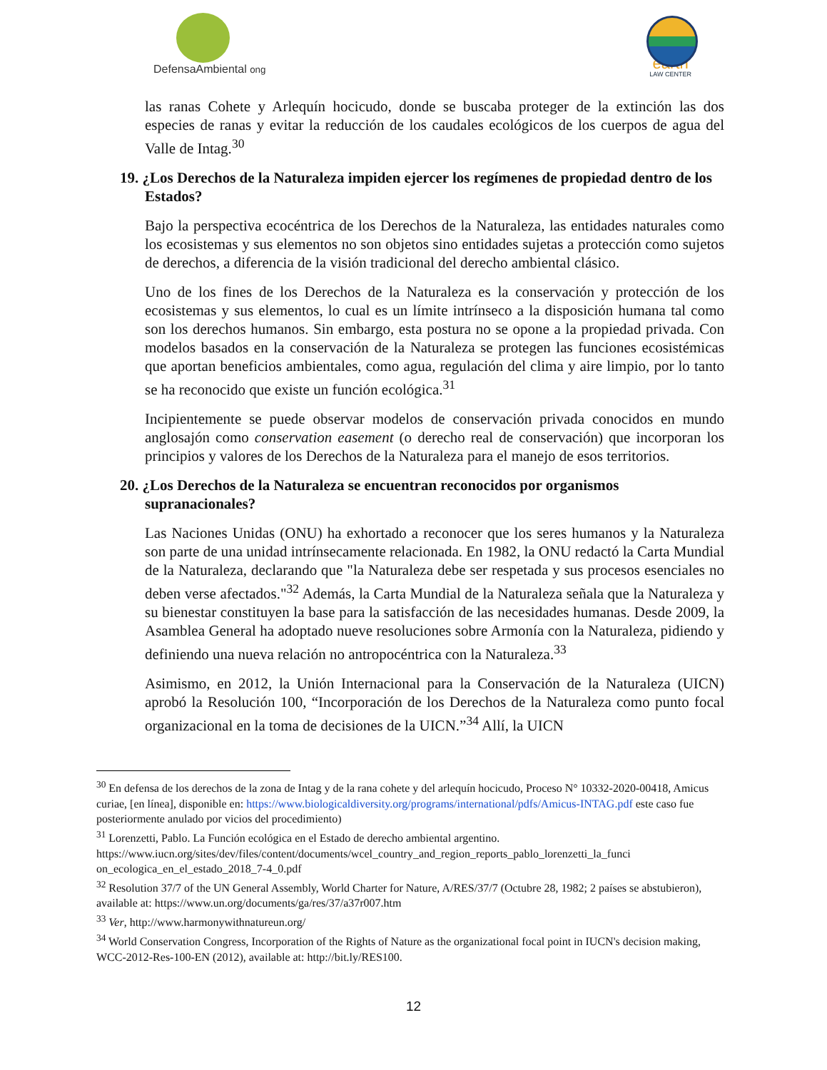DefensaAmbiental ong
earth
LAW CENTER
las ranas Cohete y Arlequín hocicudo, donde se buscaba proteger de la extinción las dos especies de ranas y evitar la reducción de los caudales ecológicos de los cuerpos de agua del Valle de Intag.<sup>30</sup>
19. ¿Los Derechos de la Naturaleza impiden ejercer los regímenes de propiedad dentro de los Estados?
Bajo la perspectiva ecocéntrica de los Derechos de la Naturaleza, las entidades naturales como los ecosistemas y sus elementos no son objetos sino entidades sujetas a protección como sujetos de derechos, a diferencia de la visión tradicional del derecho ambiental clásico.
Uno de los fines de los Derechos de la Naturaleza es la conservación y protección de los ecosistemas y sus elementos, lo cual es un límite intrínseco a la disposición humana tal como son los derechos humanos. Sin embargo, esta postura no se opone a la propiedad privada. Con modelos basados en la conservación de la Naturaleza se protegen las funciones ecosistémicas que aportan beneficios ambientales, como agua, regulación del clima y aire limpio, por lo tanto se ha reconocido que existe un función ecológica.<sup>31</sup>
Incipientemente se puede observar modelos de conservación privada conocidos en mundo anglosajón como conservation easement (o derecho real de conservación) que incorporan los principios y valores de los Derechos de la Naturaleza para el manejo de esos territorios.
20. ¿Los Derechos de la Naturaleza se encuentran reconocidos por organismos supranacionales?
Las Naciones Unidas (ONU) ha exhortado a reconocer que los seres humanos y la Naturaleza son parte de una unidad intrínsecamente relacionada. En 1982, la ONU redactó la Carta Mundial de la Naturaleza, declarando que "la Naturaleza debe ser respetada y sus procesos esenciales no deben verse afectados."<sup>32</sup> Además, la Carta Mundial de la Naturaleza señala que la Naturaleza y su bienestar constituyen la base para la satisfacción de las necesidades humanas. Desde 2009, la Asamblea General ha adoptado nueve resoluciones sobre Armonía con la Naturaleza, pidiendo y definiendo una nueva relación no antropocéntrica con la Naturaleza.<sup>33</sup>
Asimismo, en 2012, la Unión Internacional para la Conservación de la Naturaleza (UICN) aprobó la Resolución 100, “Incorporación de los Derechos de la Naturaleza como punto focal organizacional en la toma de decisiones de la UICN.”<sup>34</sup> Allí, la UICN
<sup>30</sup> En defensa de los derechos de la zona de Intag y de la rana cohete y del arlequín hocicudo, Proceso N° 10332-2020-00418, Amicus curiae, [en línea], disponible en: https://www.biologicaldiversity.org/programs/international/pdfs/Amicus-INTAG.pdf este caso fue posteriormente anulado por vicios del procedimiento)
<sup>31</sup> Lorenzetti, Pablo. La Función ecológica en el Estado de derecho ambiental argentino. https://www.iucn.org/sites/dev/files/content/documents/wcel_country_and_region_reports_pablo_lorenzetti_la_funci on_ecologica_en_el_estado_2018_7-4_0.pdf
<sup>32</sup> Resolution 37/7 of the UN General Assembly, World Charter for Nature, A/RES/37/7 (Octubre 28, 1982; 2 países se abstubieron), available at: https://www.un.org/documents/ga/res/37/a37r007.htm
<sup>33</sup> Ver, http://www.harmonywithnatureun.org/
<sup>34</sup> World Conservation Congress, Incorporation of the Rights of Nature as the organizational focal point in IUCN's decision making, WCC-2012-Res-100-EN (2012), available at: http://bit.ly/RES100.
12